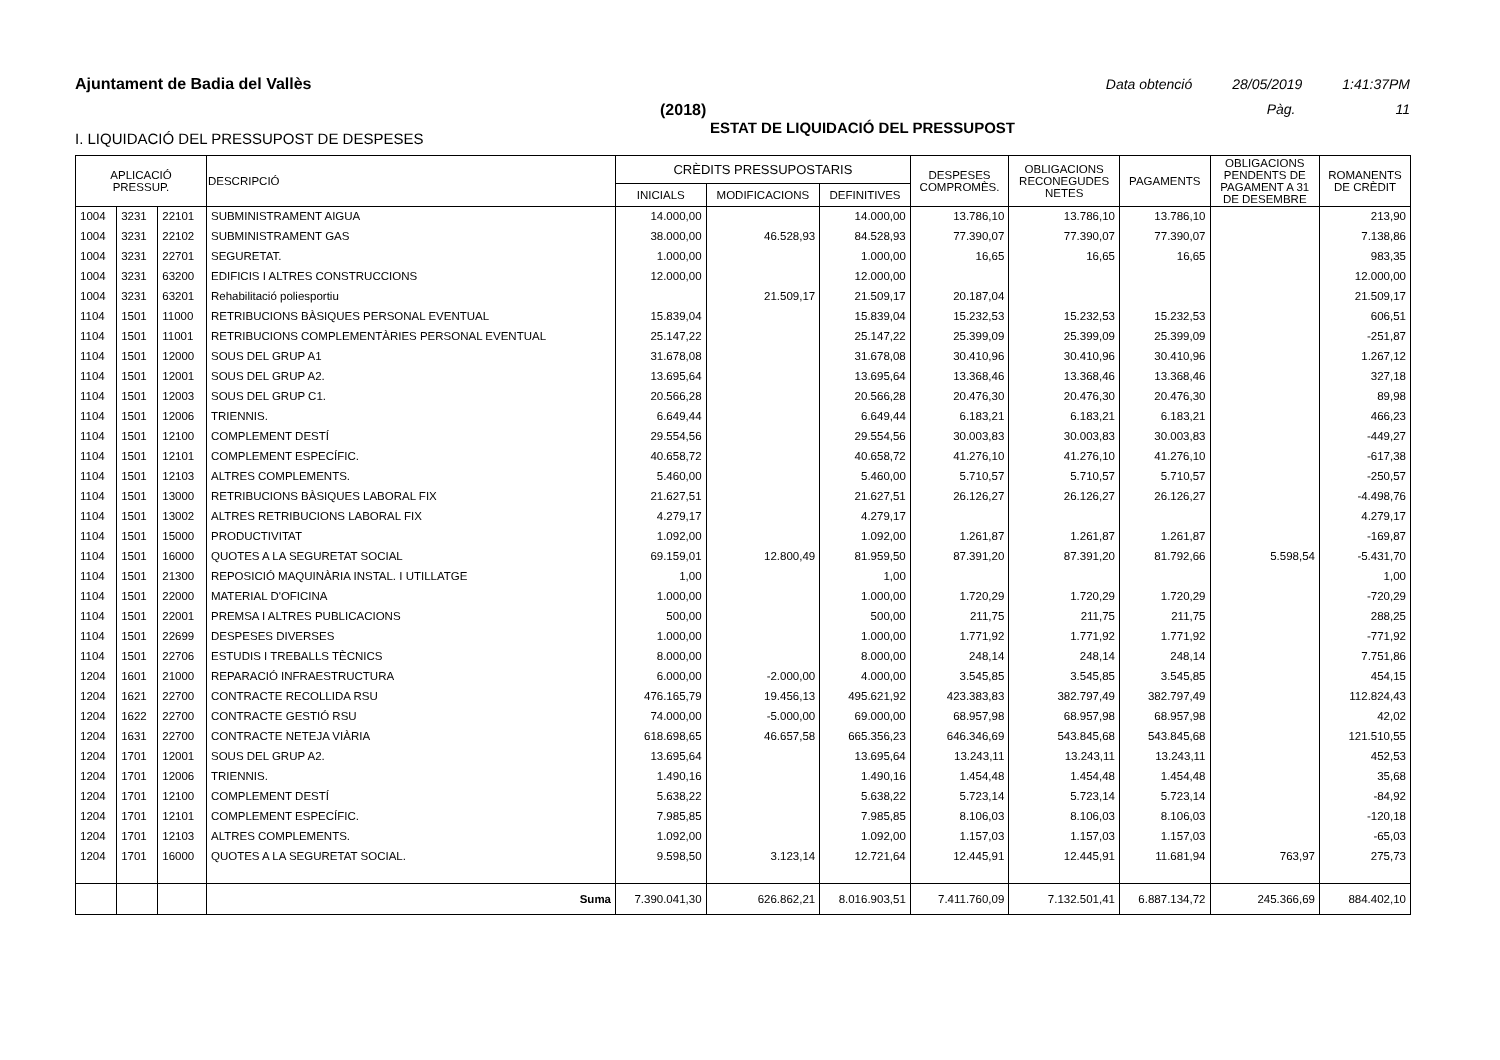Ajuntament de Badia del Vallès Data obtenció 28/05/2019 1:41:37PM
(2018) Pàg. 11
ESTAT DE LIQUIDACIÓ DEL PRESSUPOST
I. LIQUIDACIÓ DEL PRESSUPOST DE DESPESES
| APLICACIÓ PRESSUP. | | | DESCRIPCIÓ | CRÈDITS PRESSUPOSTARIS | | | DESPESES COMPROMÈS. | OBLIGACIONS RECONEGUDES NETES | PAGAMENTS | OBLIGACIONS PENDENTS DE PAGAMENT A 31 DE DESEMBRE | ROMANENTS DE CRÈDIT |
| --- | --- | --- | --- | --- | --- | --- | --- | --- | --- | --- | --- |
| | | | | INICIALS | MODIFICACIONS | DEFINITIVES | | | | | |
| 1004 | 3231 | 22101 | SUBMINISTRAMENT AIGUA | 14.000,00 | | 14.000,00 | 13.786,10 | 13.786,10 | 13.786,10 | | 213,90 |
| 1004 | 3231 | 22102 | SUBMINISTRAMENT GAS | 38.000,00 | 46.528,93 | 84.528,93 | 77.390,07 | 77.390,07 | 77.390,07 | | 7.138,86 |
| 1004 | 3231 | 22701 | SEGURETAT. | 1.000,00 | | 1.000,00 | 16,65 | 16,65 | 16,65 | | 983,35 |
| 1004 | 3231 | 63200 | EDIFICIS I ALTRES CONSTRUCCIONS | 12.000,00 | | 12.000,00 | | | | | 12.000,00 |
| 1004 | 3231 | 63201 | Rehabilitació poliesportiu | | 21.509,17 | 21.509,17 | 20.187,04 | | | | 21.509,17 |
| 1104 | 1501 | 11000 | RETRIBUCIONS BÀSIQUES PERSONAL EVENTUAL | 15.839,04 | | 15.839,04 | 15.232,53 | 15.232,53 | 15.232,53 | | 606,51 |
| 1104 | 1501 | 11001 | RETRIBUCIONS COMPLEMENTÀRIES PERSONAL EVENTUAL | 25.147,22 | | 25.147,22 | 25.399,09 | 25.399,09 | 25.399,09 | | -251,87 |
| 1104 | 1501 | 12000 | SOUS DEL GRUP A1 | 31.678,08 | | 31.678,08 | 30.410,96 | 30.410,96 | 30.410,96 | | 1.267,12 |
| 1104 | 1501 | 12001 | SOUS DEL GRUP A2. | 13.695,64 | | 13.695,64 | 13.368,46 | 13.368,46 | 13.368,46 | | 327,18 |
| 1104 | 1501 | 12003 | SOUS DEL GRUP C1. | 20.566,28 | | 20.566,28 | 20.476,30 | 20.476,30 | 20.476,30 | | 89,98 |
| 1104 | 1501 | 12006 | TRIENNIS. | 6.649,44 | | 6.649,44 | 6.183,21 | 6.183,21 | 6.183,21 | | 466,23 |
| 1104 | 1501 | 12100 | COMPLEMENT DESTÍ | 29.554,56 | | 29.554,56 | 30.003,83 | 30.003,83 | 30.003,83 | | -449,27 |
| 1104 | 1501 | 12101 | COMPLEMENT ESPECÍFIC. | 40.658,72 | | 40.658,72 | 41.276,10 | 41.276,10 | 41.276,10 | | -617,38 |
| 1104 | 1501 | 12103 | ALTRES COMPLEMENTS. | 5.460,00 | | 5.460,00 | 5.710,57 | 5.710,57 | 5.710,57 | | -250,57 |
| 1104 | 1501 | 13000 | RETRIBUCIONS BÀSIQUES LABORAL FIX | 21.627,51 | | 21.627,51 | 26.126,27 | 26.126,27 | 26.126,27 | | -4.498,76 |
| 1104 | 1501 | 13002 | ALTRES RETRIBUCIONS LABORAL FIX | 4.279,17 | | 4.279,17 | | | | | 4.279,17 |
| 1104 | 1501 | 15000 | PRODUCTIVITAT | 1.092,00 | | 1.092,00 | 1.261,87 | 1.261,87 | 1.261,87 | | -169,87 |
| 1104 | 1501 | 16000 | QUOTES A LA SEGURETAT SOCIAL | 69.159,01 | 12.800,49 | 81.959,50 | 87.391,20 | 87.391,20 | 81.792,66 | 5.598,54 | -5.431,70 |
| 1104 | 1501 | 21300 | REPOSICIÓ MAQUINÀRIA INSTAL. I UTILLATGE | 1,00 | | 1,00 | | | | | 1,00 |
| 1104 | 1501 | 22000 | MATERIAL D'OFICINA | 1.000,00 | | 1.000,00 | 1.720,29 | 1.720,29 | 1.720,29 | | -720,29 |
| 1104 | 1501 | 22001 | PREMSA I ALTRES PUBLICACIONS | 500,00 | | 500,00 | 211,75 | 211,75 | 211,75 | | 288,25 |
| 1104 | 1501 | 22699 | DESPESES DIVERSES | 1.000,00 | | 1.000,00 | 1.771,92 | 1.771,92 | 1.771,92 | | -771,92 |
| 1104 | 1501 | 22706 | ESTUDIS I TREBALLS TÈCNICS | 8.000,00 | | 8.000,00 | 248,14 | 248,14 | 248,14 | | 7.751,86 |
| 1204 | 1601 | 21000 | REPARACIÓ INFRAESTRUCTURA | 6.000,00 | -2.000,00 | 4.000,00 | 3.545,85 | 3.545,85 | 3.545,85 | | 454,15 |
| 1204 | 1621 | 22700 | CONTRACTE RECOLLIDA RSU | 476.165,79 | 19.456,13 | 495.621,92 | 423.383,83 | 382.797,49 | 382.797,49 | | 112.824,43 |
| 1204 | 1622 | 22700 | CONTRACTE GESTIÓ RSU | 74.000,00 | -5.000,00 | 69.000,00 | 68.957,98 | 68.957,98 | 68.957,98 | | 42,02 |
| 1204 | 1631 | 22700 | CONTRACTE NETEJA VIÀRIA | 618.698,65 | 46.657,58 | 665.356,23 | 646.346,69 | 543.845,68 | 543.845,68 | | 121.510,55 |
| 1204 | 1701 | 12001 | SOUS DEL GRUP A2. | 13.695,64 | | 13.695,64 | 13.243,11 | 13.243,11 | 13.243,11 | | 452,53 |
| 1204 | 1701 | 12006 | TRIENNIS. | 1.490,16 | | 1.490,16 | 1.454,48 | 1.454,48 | 1.454,48 | | 35,68 |
| 1204 | 1701 | 12100 | COMPLEMENT DESTÍ | 5.638,22 | | 5.638,22 | 5.723,14 | 5.723,14 | 5.723,14 | | -84,92 |
| 1204 | 1701 | 12101 | COMPLEMENT ESPECÍFIC. | 7.985,85 | | 7.985,85 | 8.106,03 | 8.106,03 | 8.106,03 | | -120,18 |
| 1204 | 1701 | 12103 | ALTRES COMPLEMENTS. | 1.092,00 | | 1.092,00 | 1.157,03 | 1.157,03 | 1.157,03 | | -65,03 |
| 1204 | 1701 | 16000 | QUOTES A LA SEGURETAT SOCIAL. | 9.598,50 | 3.123,14 | 12.721,64 | 12.445,91 | 12.445,91 | 11.681,94 | 763,97 | 275,73 |
| | | | Suma | 7.390.041,30 | 626.862,21 | 8.016.903,51 | 7.411.760,09 | 7.132.501,41 | 6.887.134,72 | 245.366,69 | 884.402,10 |